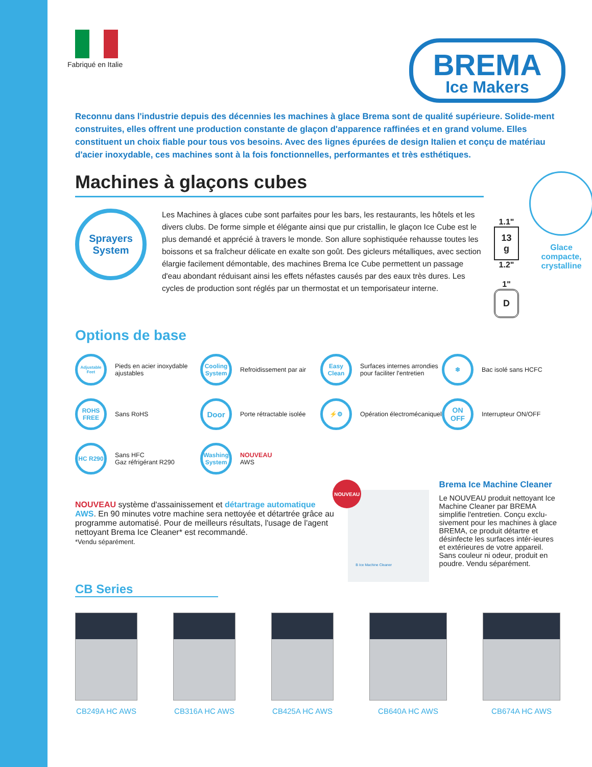Fabriqué en Italie
BREMA
Ice Makers
Reconnu dans l'industrie depuis des décennies les machines à glace Brema sont de qualité supérieure. Solide-ment construites, elles offrent une production constante de glaçon d'apparence raffinées et en grand volume. Elles constituent un choix fiable pour tous vos besoins. Avec des lignes épurées de design Italien et conçu de matériau d'acier inoxydable, ces machines sont à la fois fonctionnelles, performantes et très esthétiques.
Machines à glaçons cubes
Sprayers
System
Les Machines à glaces cube sont parfaites pour les bars, les restaurants, les hôtels et les divers clubs. De forme simple et élégante ainsi que pur cristallin, le glaçon Ice Cube est le plus demandé et apprécié à travers le monde. Son allure sophistiquée rehausse toutes les boissons et sa fraîcheur délicate en exalte son goût. Des gicleurs métalliques, avec section élargie facilement démontable, des machines Brema Ice Cube permettent un passage d'eau abondant réduisant ainsi les effets néfastes causés par des eaux très dures. Les cycles de production sont réglés par un thermostat et un temporisateur interne.
1.1"
13 g
1.2"
1"
D
Glace compacte, crystalline
Options de base
Adjustable Feet Pieds en acier inoxydable ajustables
Cooling System Refroidissement par air
Easy Clean Surfaces internes arrondies pour faciliter l'entretien
❄ Bac isolé sans HCFC
ROHS FREE Sans RoHS
Door Porte rétractable isolée
⚡⚙ Opération électromécaniquel
ON OFF Interrupteur ON/OFF
HC R290 Sans HFC
Gaz réfrigérant R290
Washing System NOUVEAU
AWS
NOUVEAU système d'assainissement et détartrage automatique AWS. En 90 minutes votre machine sera nettoyée et détartrée grâce au programme automatisé. Pour de meilleurs résultats, l'usage de l'agent nettoyant Brema Ice Cleaner* est recommandé.
*Vendu séparément.
NOUVEAU
B Ice Machine Cleaner
Brema Ice Machine Cleaner
Le NOUVEAU produit nettoyant Ice Machine Cleaner par BREMA simplifie l'entretien. Conçu exclu-sivement pour les machines à glace BREMA, ce produit détartre et désinfecte les surfaces intér-ieures et extérieures de votre appareil. Sans couleur ni odeur, produit en poudre. Vendu séparément.
CB Series
CB249A HC AWS CB316A HC AWS CB425A HC AWS CB640A HC AWS CB674A HC AWS